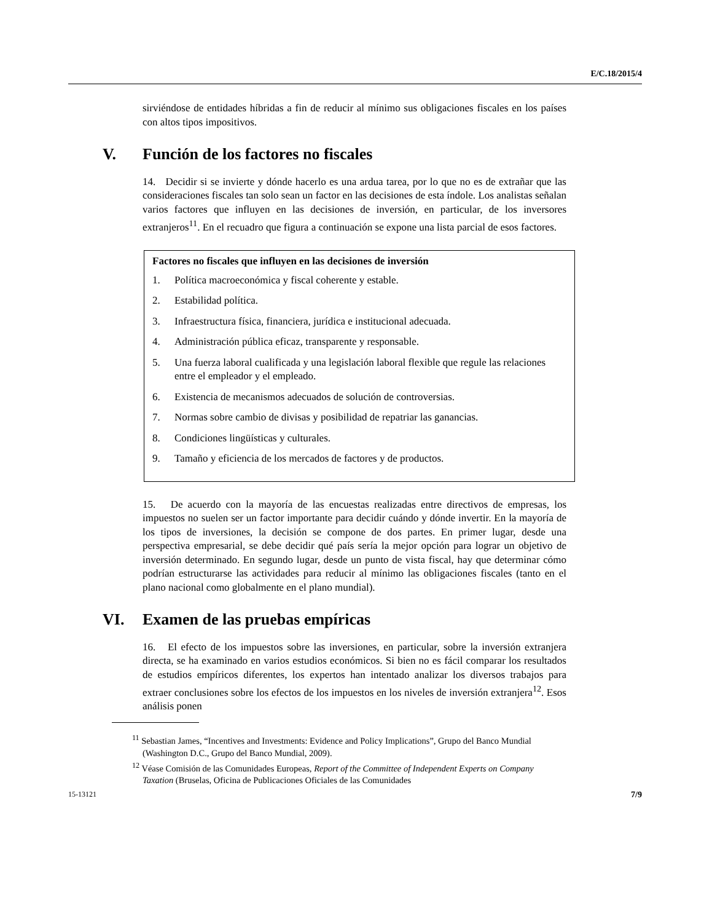E/C.18/2015/4
sirviéndose de entidades híbridas a fin de reducir al mínimo sus obligaciones fiscales en los países con altos tipos impositivos.
V. Función de los factores no fiscales
14. Decidir si se invierte y dónde hacerlo es una ardua tarea, por lo que no es de extrañar que las consideraciones fiscales tan solo sean un factor en las decisiones de esta índole. Los analistas señalan varios factores que influyen en las decisiones de inversión, en particular, de los inversores extranjeros<sup>11</sup>. En el recuadro que figura a continuación se expone una lista parcial de esos factores.
Factores no fiscales que influyen en las decisiones de inversión
1. Política macroeconómica y fiscal coherente y estable.
2. Estabilidad política.
3. Infraestructura física, financiera, jurídica e institucional adecuada.
4. Administración pública eficaz, transparente y responsable.
5. Una fuerza laboral cualificada y una legislación laboral flexible que regule las relaciones entre el empleador y el empleado.
6. Existencia de mecanismos adecuados de solución de controversias.
7. Normas sobre cambio de divisas y posibilidad de repatriar las ganancias.
8. Condiciones lingüísticas y culturales.
9. Tamaño y eficiencia de los mercados de factores y de productos.
15. De acuerdo con la mayoría de las encuestas realizadas entre directivos de empresas, los impuestos no suelen ser un factor importante para decidir cuándo y dónde invertir. En la mayoría de los tipos de inversiones, la decisión se compone de dos partes. En primer lugar, desde una perspectiva empresarial, se debe decidir qué país sería la mejor opción para lograr un objetivo de inversión determinado. En segundo lugar, desde un punto de vista fiscal, hay que determinar cómo podrían estructurarse las actividades para reducir al mínimo las obligaciones fiscales (tanto en el plano nacional como globalmente en el plano mundial).
VI. Examen de las pruebas empíricas
16. El efecto de los impuestos sobre las inversiones, en particular, sobre la inversión extranjera directa, se ha examinado en varios estudios económicos. Si bien no es fácil comparar los resultados de estudios empíricos diferentes, los expertos han intentado analizar los diversos trabajos para extraer conclusiones sobre los efectos de los impuestos en los niveles de inversión extranjera<sup>12</sup>. Esos análisis ponen
<sup>11</sup> Sebastian James, “Incentives and Investments: Evidence and Policy Implications”, Grupo del Banco Mundial (Washington D.C., Grupo del Banco Mundial, 2009).
<sup>12</sup> Véase Comisión de las Comunidades Europeas, Report of the Committee of Independent Experts on Company Taxation (Bruselas, Oficina de Publicaciones Oficiales de las Comunidades
15-13121 7/9